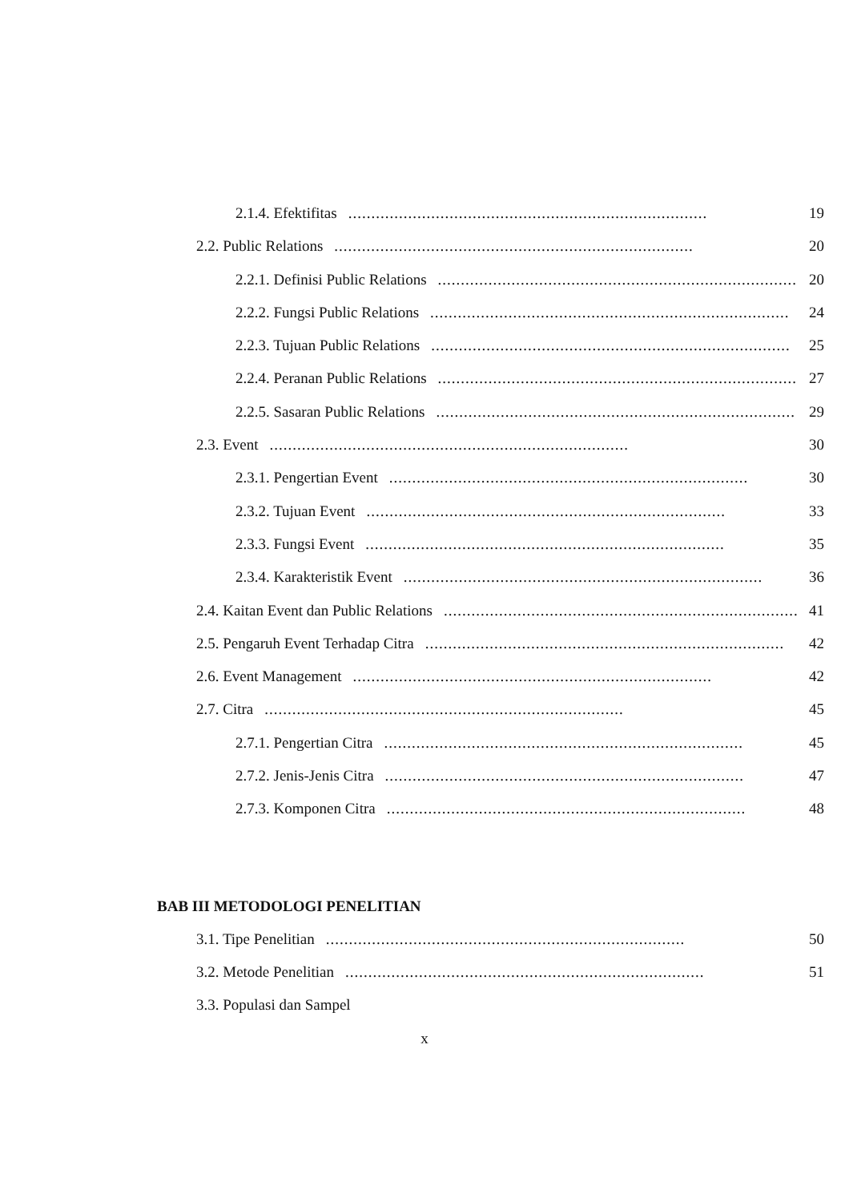2.1.4. Efektifitas.............................................................................. 19
2.2. Public Relations.............................................................................. 20
2.2.1. Definisi Public Relations.............................................................................. 20
2.2.2. Fungsi Public Relations.............................................................................. 24
2.2.3. Tujuan Public Relations.............................................................................. 25
2.2.4. Peranan Public Relations.............................................................................. 27
2.2.5. Sasaran Public Relations.............................................................................. 29
2.3. Event.............................................................................. 30
2.3.1. Pengertian Event.............................................................................. 30
2.3.2. Tujuan Event.............................................................................. 33
2.3.3. Fungsi Event.............................................................................. 35
2.3.4. Karakteristik Event.............................................................................. 36
2.4. Kaitan Event dan Public Relations.............................................................................. 41
2.5. Pengaruh Event Terhadap Citra.............................................................................. 42
2.6. Event Management.............................................................................. 42
2.7. Citra.............................................................................. 45
2.7.1. Pengertian Citra.............................................................................. 45
2.7.2. Jenis-Jenis Citra.............................................................................. 47
2.7.3. Komponen Citra.............................................................................. 48
BAB III METODOLOGI PENELITIAN
3.1. Tipe Penelitian.............................................................................. 50
3.2. Metode Penelitian.............................................................................. 51
3.3. Populasi dan Sampel
x